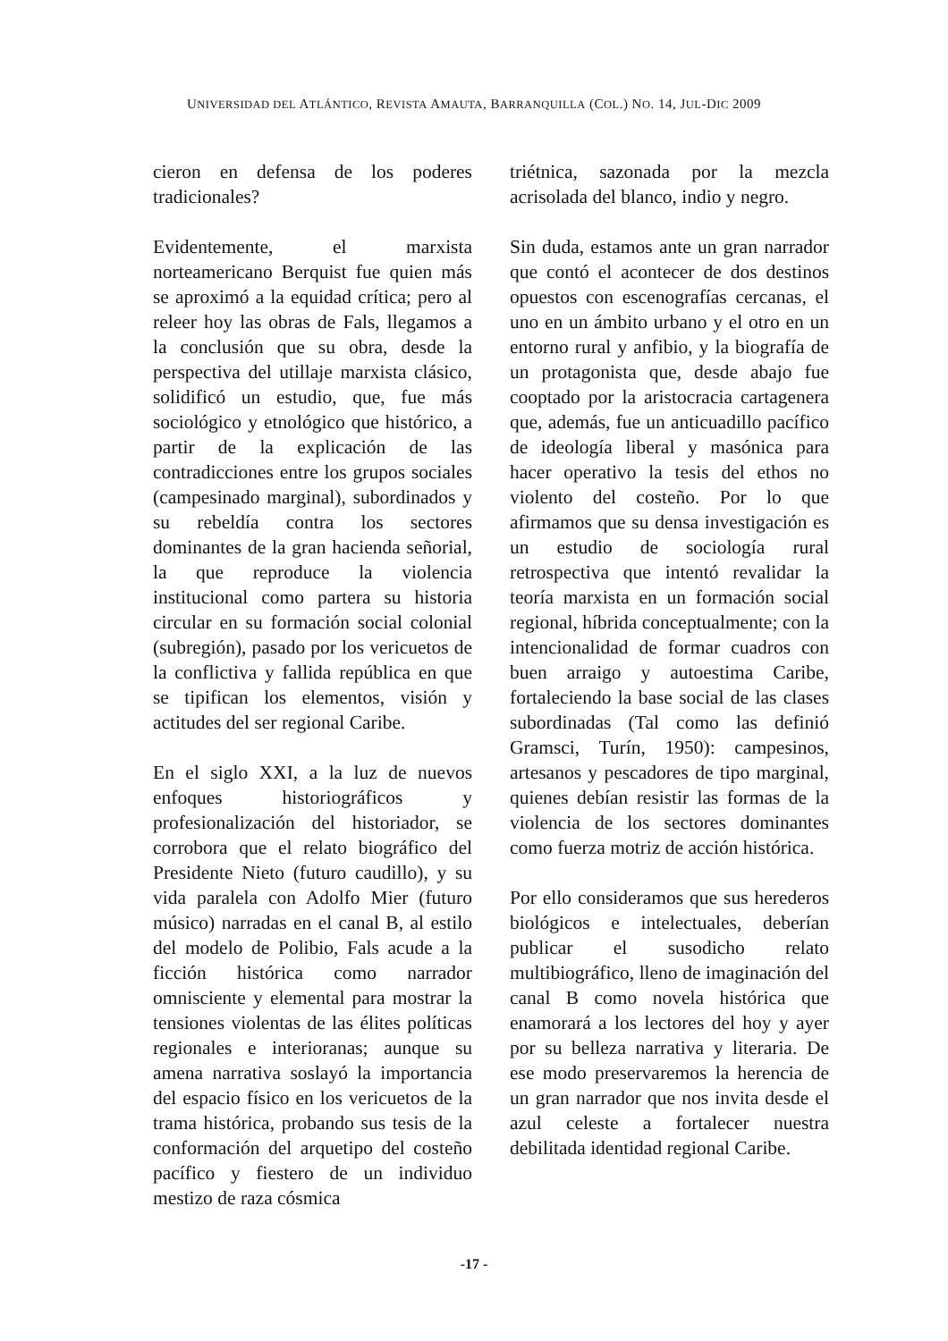UNIVERSIDAD DEL ATLÁNTICO, REVISTA AMAUTA, BARRANQUILLA (COL.) NO. 14, JUL-DIC 2009
cieron en defensa de los poderes tradicionales?
Evidentemente, el marxista norteamericano Berquist fue quien más se aproximó a la equidad crítica; pero al releer hoy las obras de Fals, llegamos a la conclusión que su obra, desde la perspectiva del utillaje marxista clásico, solidificó un estudio, que, fue más sociológico y etnológico que histórico, a partir de la explicación de las contradicciones entre los grupos sociales (campesinado marginal), subordinados y su rebeldía contra los sectores dominantes de la gran hacienda señorial, la que reproduce la violencia institucional como partera su historia circular en su formación social colonial (subregión), pasado por los vericuetos de la conflictiva y fallida república en que se tipifican los elementos, visión y actitudes del ser regional Caribe.
En el siglo XXI, a la luz de nuevos enfoques historiográficos y profesionalización del historiador, se corrobora que el relato biográfico del Presidente Nieto (futuro caudillo), y su vida paralela con Adolfo Mier (futuro músico) narradas en el canal B, al estilo del modelo de Polibio, Fals acude a la ficción histórica como narrador omnisciente y elemental para mostrar la tensiones violentas de las élites políticas regionales e interioranas; aunque su amena narrativa soslayó la importancia del espacio físico en los vericuetos de la trama histórica, probando sus tesis de la conformación del arquetipo del costeño pacífico y fiestero de un individuo mestizo de raza cósmica
triétnica, sazonada por la mezcla acrisolada del blanco, indio y negro.
Sin duda, estamos ante un gran narrador que contó el acontecer de dos destinos opuestos con escenografías cercanas, el uno en un ámbito urbano y el otro en un entorno rural y anfibio, y la biografía de un protagonista que, desde abajo fue cooptado por la aristocracia cartagenera que, además, fue un anticuadillo pacífico de ideología liberal y masónica para hacer operativo la tesis del ethos no violento del costeño. Por lo que afirmamos que su densa investigación es un estudio de sociología rural retrospectiva que intentó revalidar la teoría marxista en un formación social regional, híbrida conceptualmente; con la intencionalidad de formar cuadros con buen arraigo y autoestima Caribe, fortaleciendo la base social de las clases subordinadas (Tal como las definió Gramsci, Turín, 1950): campesinos, artesanos y pescadores de tipo marginal, quienes debían resistir las formas de la violencia de los sectores dominantes como fuerza motriz de acción histórica.
Por ello consideramos que sus herederos biológicos e intelectuales, deberían publicar el susodicho relato multibiográfico, lleno de imaginación del canal B como novela histórica que enamorará a los lectores del hoy y ayer por su belleza narrativa y literaria. De ese modo preservaremos la herencia de un gran narrador que nos invita desde el azul celeste a fortalecer nuestra debilitada identidad regional Caribe.
-17 -